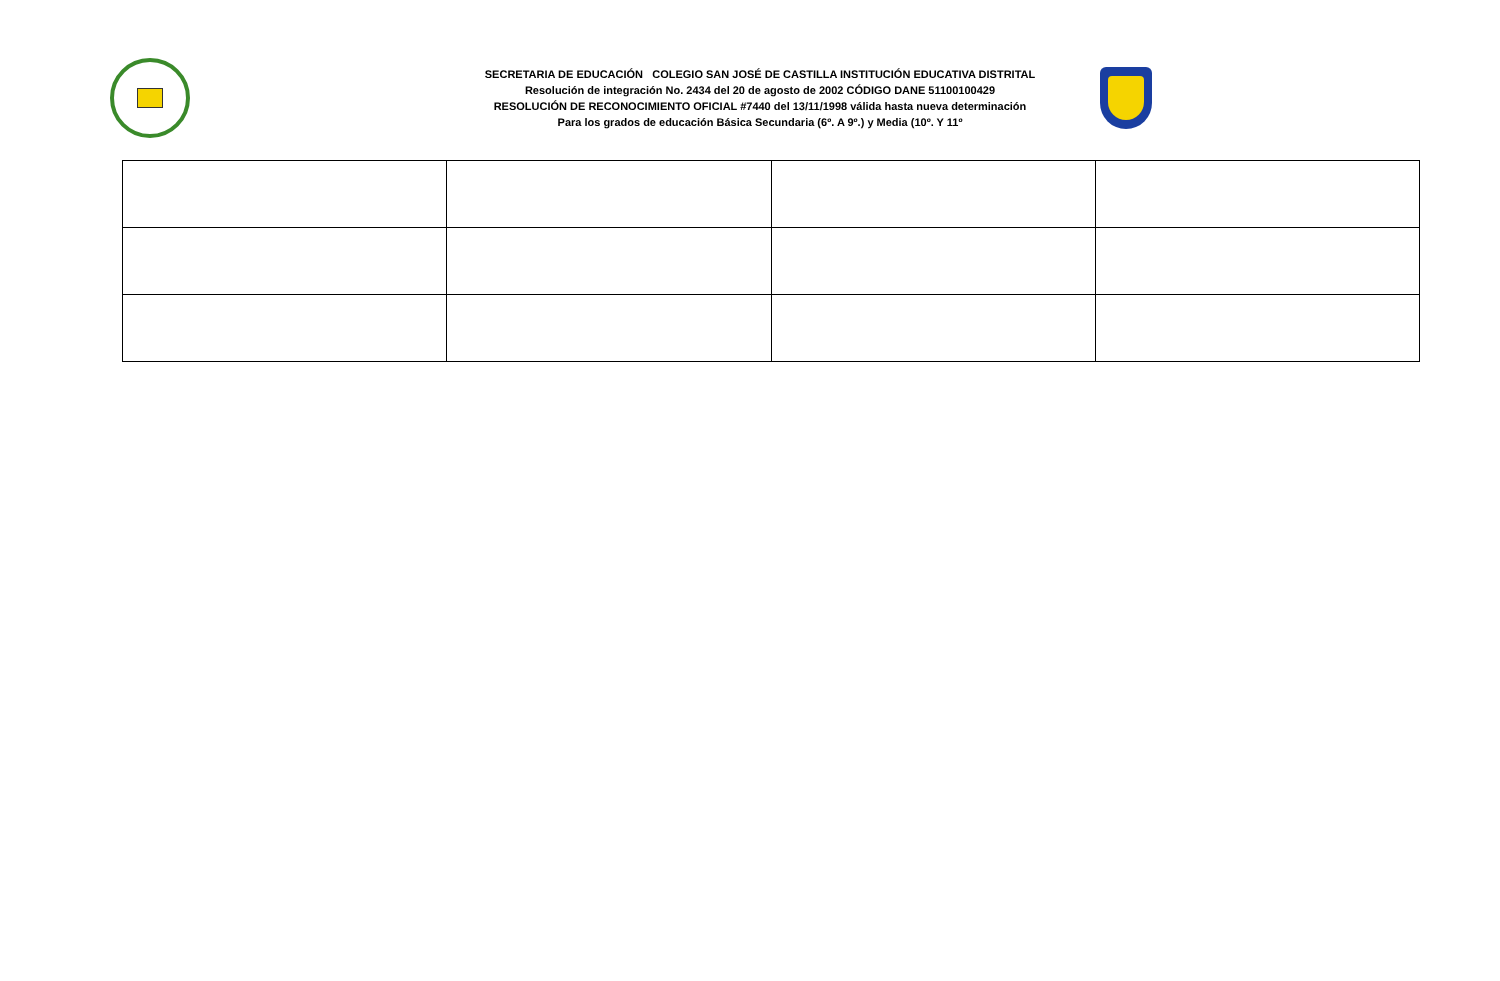SECRETARIA DE EDUCACIÓN COLEGIO SAN JOSÉ DE CASTILLA INSTITUCIÓN EDUCATIVA DISTRITAL
Resolución de integración No. 2434 del 20 de agosto de 2002 CÓDIGO DANE 51100100429
RESOLUCIÓN DE RECONOCIMIENTO OFICIAL #7440 del 13/11/1998 válida hasta nueva determinación
Para los grados de educación Básica Secundaria (6º. A 9º.) y Media (10º. Y 11º